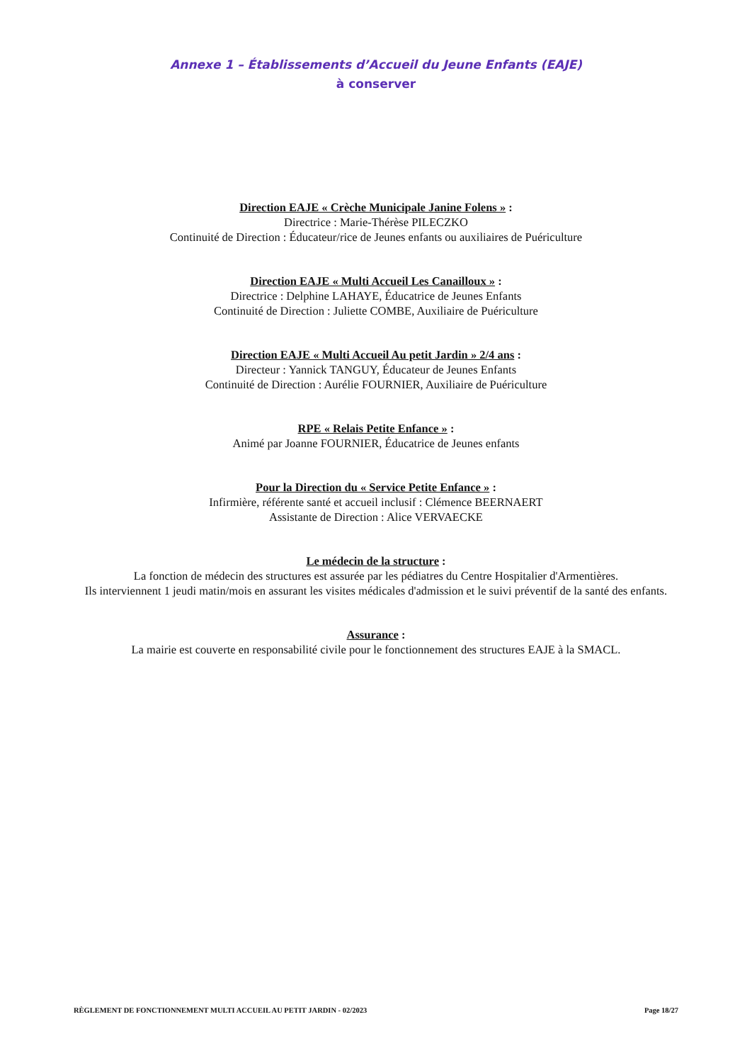Annexe 1 – Établissements d’Accueil du Jeune Enfants (EAJE)
à conserver
Direction EAJE « Crèche Municipale Janine Folens » :
Directrice : Marie-Thérèse PILECZKO
Continuité de Direction : Éducateur/rice de Jeunes enfants ou auxiliaires de Puériculture
Direction EAJE « Multi Accueil Les Canailloux » :
Directrice : Delphine LAHAYE, Éducatrice de Jeunes Enfants
Continuité de Direction : Juliette COMBE, Auxiliaire de Puériculture
Direction EAJE « Multi Accueil Au petit Jardin » 2/4 ans :
Directeur : Yannick TANGUY, Éducateur de Jeunes Enfants
Continuité de Direction : Aurélie FOURNIER, Auxiliaire de Puériculture
RPE « Relais Petite Enfance » :
Animé par Joanne FOURNIER, Éducatrice de Jeunes enfants
Pour la Direction du « Service Petite Enfance » :
Infirmière, référente santé et accueil inclusif : Clémence BEERNAERT
Assistante de Direction : Alice VERVAECKE
Le médecin de la structure :
La fonction de médecin des structures est assurée par les pédiatres du Centre Hospitalier d'Armentières.
Ils interviennent 1 jeudi matin/mois en assurant les visites médicales d'admission et le suivi préventif de la santé des enfants.
Assurance :
La mairie est couverte en responsabilité civile pour le fonctionnement des structures EAJE à la SMACL.
RÈGLEMENT DE FONCTIONNEMENT MULTI ACCUEIL AU PETIT JARDIN - 02/2023 Page 18/27